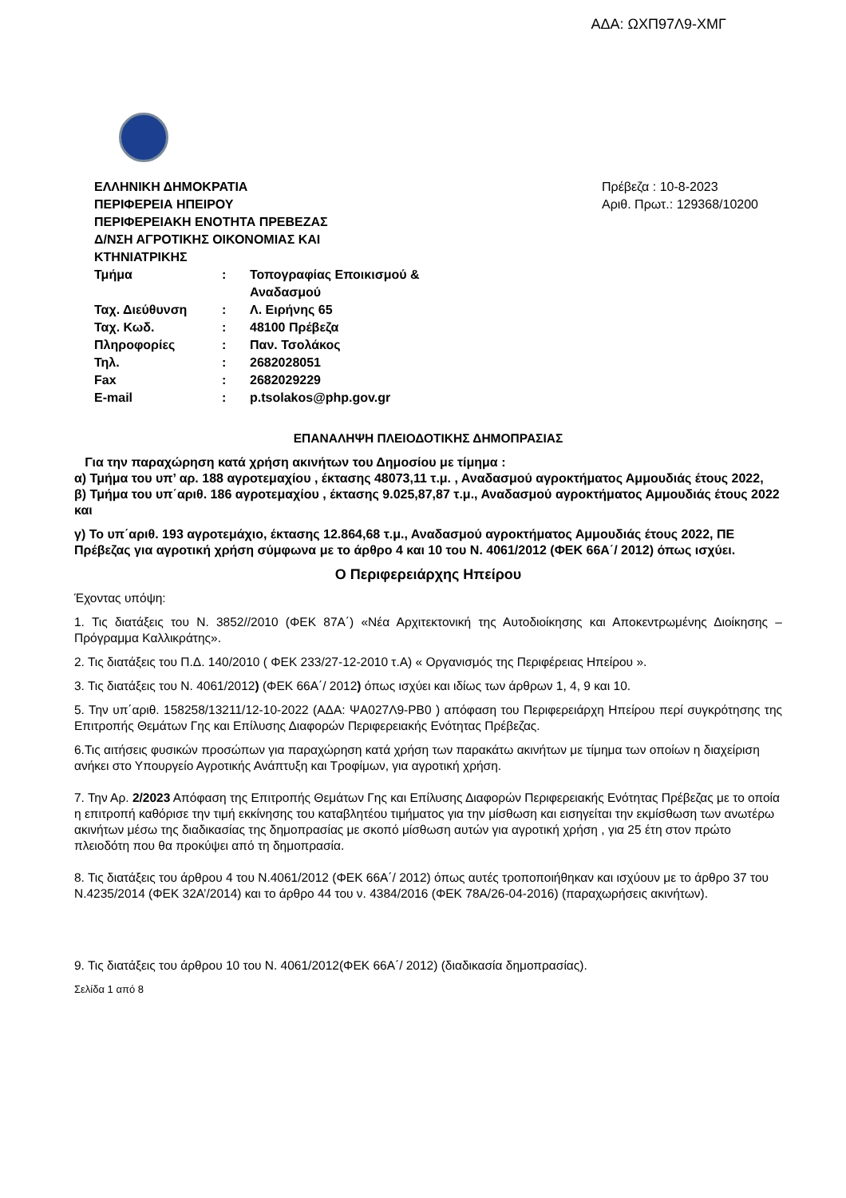ΑΔΑ: ΩΧΠ97Λ9-ΧΜΓ
ΕΛΛΗΝΙΚΗ ΔΗΜΟΚΡΑΤΙΑ
ΠΕΡΙΦΕΡΕΙΑ ΗΠΕΙΡΟΥ
ΠΕΡΙΦΕΡΕΙΑΚΗ ΕΝΟΤΗΤΑ ΠΡΕΒΕΖΑΣ
Δ/ΝΣΗ ΑΓΡΟΤΙΚΗΣ ΟΙΚΟΝΟΜΙΑΣ ΚΑΙ
ΚΤΗΝΙΑΤΡΙΚΗΣ
| Τμήμα | : | Τοπογραφίας Εποικισμού & Αναδασμού |
| Ταχ. Διεύθυνση | : | Λ. Ειρήνης 65 |
| Ταχ. Κωδ. | : | 48100 Πρέβεζα |
| Πληροφορίες | : | Παν. Τσολάκος |
| Τηλ. | : | 2682028051 |
| Fax | : | 2682029229 |
| E-mail | : | p.tsolakos@php.gov.gr |
Πρέβεζα : 10-8-2023
Αριθ. Πρωτ.: 129368/10200
ΕΠΑΝΑΛΗΨΗ ΠΛΕΙΟΔΟΤΙΚΗΣ ΔΗΜΟΠΡΑΣΙΑΣ
Για την παραχώρηση κατά χρήση ακινήτων του Δημοσίου με τίμημα :
α) Τμήμα του υπ’ αρ. 188 αγροτεμαχίου , έκτασης 48073,11 τ.μ. , Αναδασμού αγροκτήματος Αμμουδιάς έτους 2022,
β) Τμήμα του υπ΄αριθ. 186 αγροτεμαχίου , έκτασης 9.025,87,87 τ.μ., Αναδασμού αγροκτήματος Αμμουδιάς έτους 2022 και
γ) Το υπ΄αριθ. 193 αγροτεμάχιο, έκτασης 12.864,68 τ.μ., Αναδασμού αγροκτήματος Αμμουδιάς έτους 2022, ΠΕ Πρέβεζας για αγροτική χρήση σύμφωνα με το άρθρο 4 και 10 του Ν. 4061/2012 (ΦΕΚ 66Α΄/ 2012) όπως ισχύει.
Ο Περιφερειάρχης Ηπείρου
Έχοντας υπόψη:
1. Τις διατάξεις του Ν. 3852//2010 (ΦΕΚ 87Α΄) «Νέα Αρχιτεκτονική της Αυτοδιοίκησης και Αποκεντρωμένης Διοίκησης –Πρόγραμμα Καλλικράτης».
2. Τις διατάξεις του Π.Δ. 140/2010 ( ΦΕΚ 233/27-12-2010 τ.Α) « Οργανισμός της Περιφέρειας Ηπείρου ».
3. Τις διατάξεις του Ν. 4061/2012) (ΦΕΚ 66Α΄/ 2012) όπως ισχύει και ιδίως των άρθρων 1, 4, 9 και 10.
5. Την υπ΄αριθ. 158258/13211/12-10-2022 (ΑΔΑ: ΨΑ027Λ9-ΡΒ0 ) απόφαση του Περιφερειάρχη Ηπείρου περί συγκρότησης της Επιτροπής Θεμάτων Γης και Επίλυσης Διαφορών Περιφερειακής Ενότητας Πρέβεζας.
6.Τις αιτήσεις φυσικών προσώπων για παραχώρηση κατά χρήση των παρακάτω ακινήτων με τίμημα των οποίων η διαχείριση ανήκει στο Υπουργείο Αγροτικής Ανάπτυξη και Τροφίμων, για αγροτική χρήση.
7. Την Αρ. 2/2023 Απόφαση της Επιτροπής Θεμάτων Γης και Επίλυσης Διαφορών Περιφερειακής Ενότητας Πρέβεζας με το οποία η επιτροπή καθόρισε την τιμή εκκίνησης του καταβλητέου τιμήματος για την μίσθωση και εισηγείται την εκμίσθωση των ανωτέρω ακινήτων μέσω της διαδικασίας της δημοπρασίας με σκοπό μίσθωση αυτών για αγροτική χρήση , για 25 έτη στον πρώτο πλειοδότη που θα προκύψει από τη δημοπρασία.
8. Τις διατάξεις του άρθρου 4 του Ν.4061/2012 (ΦΕΚ 66Α΄/ 2012) όπως αυτές τροποποιήθηκαν και ισχύουν με το άρθρο 37 του Ν.4235/2014 (ΦΕΚ 32Α’/2014) και το άρθρο 44 του ν. 4384/2016 (ΦΕΚ 78Α/26-04-2016) (παραχωρήσεις ακινήτων).
9. Τις διατάξεις του άρθρου 10 του Ν. 4061/2012(ΦΕΚ 66Α΄/ 2012) (διαδικασία δημοπρασίας).
Σελίδα 1 από 8